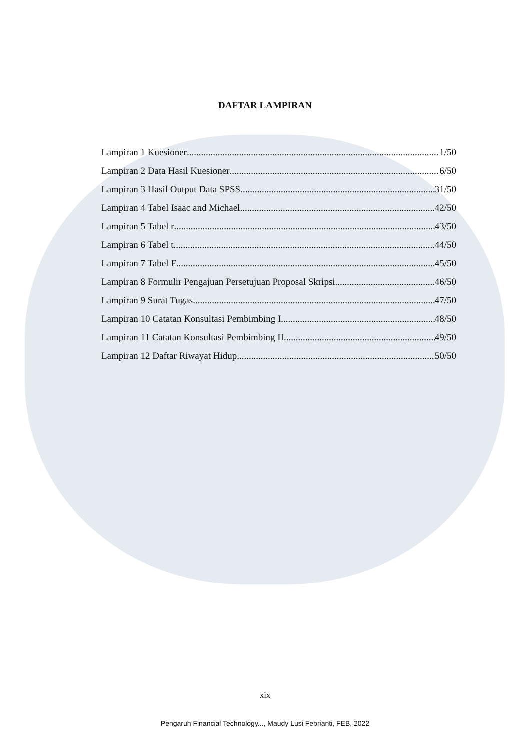DAFTAR LAMPIRAN
Lampiran 1 Kuesioner 1/50
Lampiran 2 Data Hasil Kuesioner 6/50
Lampiran 3 Hasil Output Data SPSS 31/50
Lampiran 4 Tabel Isaac and Michael 42/50
Lampiran 5 Tabel r 43/50
Lampiran 6 Tabel t 44/50
Lampiran 7 Tabel F 45/50
Lampiran 8 Formulir Pengajuan Persetujuan Proposal Skripsi 46/50
Lampiran 9 Surat Tugas 47/50
Lampiran 10 Catatan Konsultasi Pembimbing I 48/50
Lampiran 11 Catatan Konsultasi Pembimbing II 49/50
Lampiran 12 Daftar Riwayat Hidup 50/50
xix
Pengaruh Financial Technology..., Maudy Lusi Febrianti, FEB, 2022